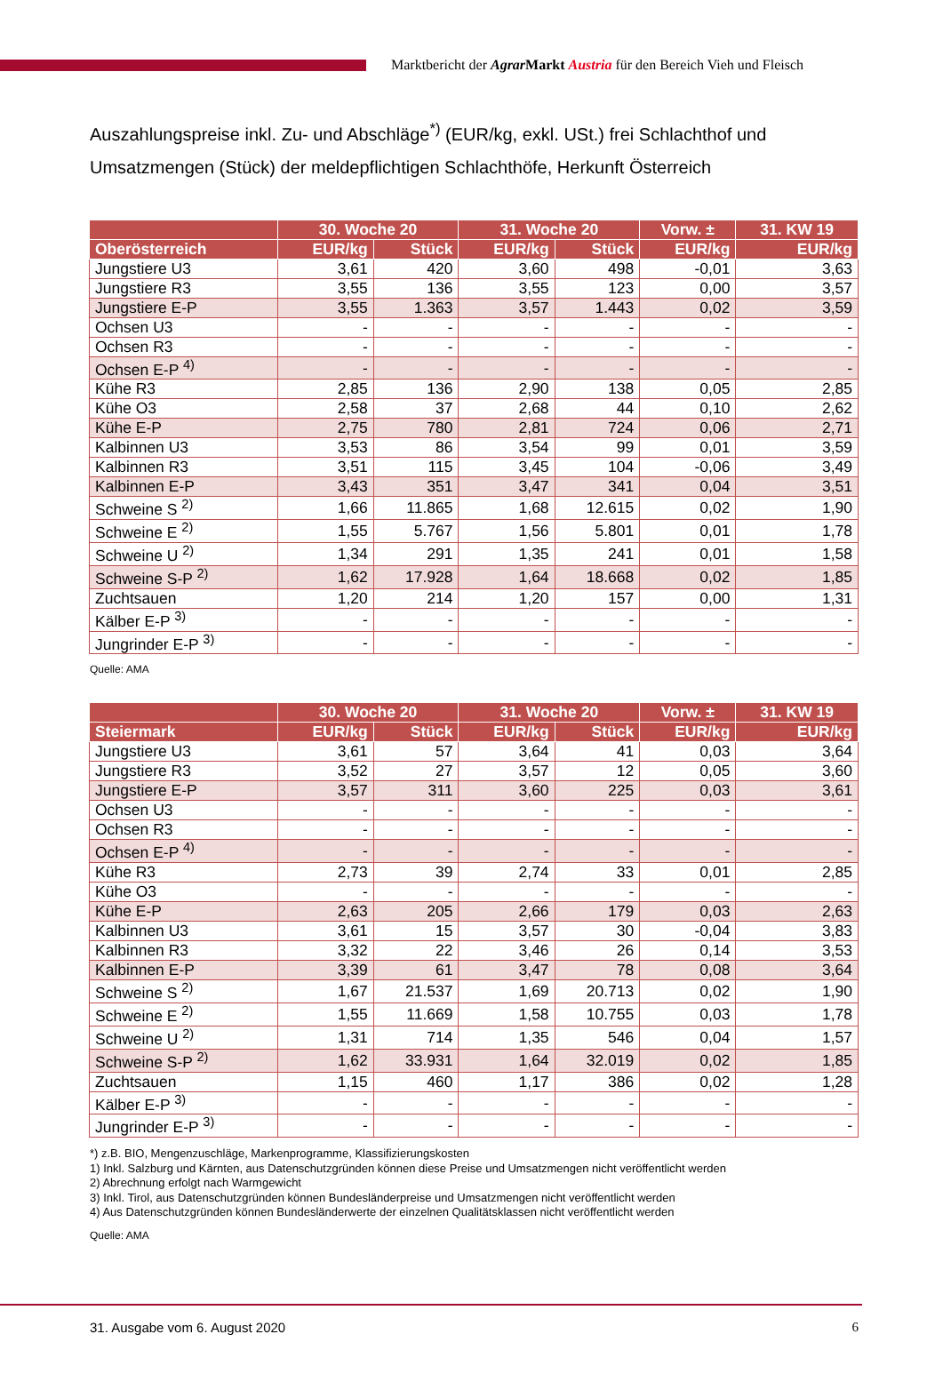Marktbericht der Agrar Markt Austria für den Bereich Vieh und Fleisch
Auszahlungspreise inkl. Zu- und Abschläge<sup>*)</sup> (EUR/kg, exkl. USt.) frei Schlachthof und Umsatzmengen (Stück) der meldepflichtigen Schlachthöfe, Herkunft Österreich
| | 30. Woche 20 | | 31. Woche 20 | | Vorw. ± | 31. KW 19 |
| --- | --- | --- | --- | --- | --- | --- |
| Oberösterreich | EUR/kg | Stück | EUR/kg | Stück | EUR/kg | EUR/kg |
| Jungstiere U3 | 3,61 | 420 | 3,60 | 498 | -0,01 | 3,63 |
| Jungstiere R3 | 3,55 | 136 | 3,55 | 123 | 0,00 | 3,57 |
| Jungstiere E-P | 3,55 | 1.363 | 3,57 | 1.443 | 0,02 | 3,59 |
| Ochsen U3 | - | - | - | - | - | - |
| Ochsen R3 | - | - | - | - | - | - |
| Ochsen E-P <sup>4)</sup> | - | - | - | - | - | - |
| Kühe R3 | 2,85 | 136 | 2,90 | 138 | 0,05 | 2,85 |
| Kühe O3 | 2,58 | 37 | 2,68 | 44 | 0,10 | 2,62 |
| Kühe E-P | 2,75 | 780 | 2,81 | 724 | 0,06 | 2,71 |
| Kalbinnen U3 | 3,53 | 86 | 3,54 | 99 | 0,01 | 3,59 |
| Kalbinnen R3 | 3,51 | 115 | 3,45 | 104 | -0,06 | 3,49 |
| Kalbinnen E-P | 3,43 | 351 | 3,47 | 341 | 0,04 | 3,51 |
| Schweine S <sup>2)</sup> | 1,66 | 11.865 | 1,68 | 12.615 | 0,02 | 1,90 |
| Schweine E <sup>2)</sup> | 1,55 | 5.767 | 1,56 | 5.801 | 0,01 | 1,78 |
| Schweine U <sup>2)</sup> | 1,34 | 291 | 1,35 | 241 | 0,01 | 1,58 |
| Schweine S-P <sup>2)</sup> | 1,62 | 17.928 | 1,64 | 18.668 | 0,02 | 1,85 |
| Zuchtsauen | 1,20 | 214 | 1,20 | 157 | 0,00 | 1,31 |
| Kälber E-P <sup>3)</sup> | - | - | - | - | - | - |
| Jungrinder E-P <sup>3)</sup> | - | - | - | - | - | - |
Quelle: AMA
| | 30. Woche 20 | | 31. Woche 20 | | Vorw. ± | 31. KW 19 |
| --- | --- | --- | --- | --- | --- | --- |
| Steiermark | EUR/kg | Stück | EUR/kg | Stück | EUR/kg | EUR/kg |
| Jungstiere U3 | 3,61 | 57 | 3,64 | 41 | 0,03 | 3,64 |
| Jungstiere R3 | 3,52 | 27 | 3,57 | 12 | 0,05 | 3,60 |
| Jungstiere E-P | 3,57 | 311 | 3,60 | 225 | 0,03 | 3,61 |
| Ochsen U3 | - | - | - | - | - | - |
| Ochsen R3 | - | - | - | - | - | - |
| Ochsen E-P <sup>4)</sup> | - | - | - | - | - | - |
| Kühe R3 | 2,73 | 39 | 2,74 | 33 | 0,01 | 2,85 |
| Kühe O3 | - | - | - | - | - | - |
| Kühe E-P | 2,63 | 205 | 2,66 | 179 | 0,03 | 2,63 |
| Kalbinnen U3 | 3,61 | 15 | 3,57 | 30 | -0,04 | 3,83 |
| Kalbinnen R3 | 3,32 | 22 | 3,46 | 26 | 0,14 | 3,53 |
| Kalbinnen E-P | 3,39 | 61 | 3,47 | 78 | 0,08 | 3,64 |
| Schweine S <sup>2)</sup> | 1,67 | 21.537 | 1,69 | 20.713 | 0,02 | 1,90 |
| Schweine E <sup>2)</sup> | 1,55 | 11.669 | 1,58 | 10.755 | 0,03 | 1,78 |
| Schweine U <sup>2)</sup> | 1,31 | 714 | 1,35 | 546 | 0,04 | 1,57 |
| Schweine S-P <sup>2)</sup> | 1,62 | 33.931 | 1,64 | 32.019 | 0,02 | 1,85 |
| Zuchtsauen | 1,15 | 460 | 1,17 | 386 | 0,02 | 1,28 |
| Kälber E-P <sup>3)</sup> | - | - | - | - | - | - |
| Jungrinder E-P <sup>3)</sup> | - | - | - | - | - | - |
*) z.B. BIO, Mengenzuschläge, Markenprogramme, Klassifizierungskosten
1) Inkl. Salzburg und Kärnten, aus Datenschutzgründen können diese Preise und Umsatzmengen nicht veröffentlicht werden
2) Abrechnung erfolgt nach Warmgewicht
3) Inkl. Tirol, aus Datenschutzgründen können Bundesländerpreise und Umsatzmengen nicht veröffentlicht werden
4) Aus Datenschutzgründen können Bundesländerwerte der einzelnen Qualitätsklassen nicht veröffentlicht werden
Quelle: AMA
31. Ausgabe vom 6. August 2020 6